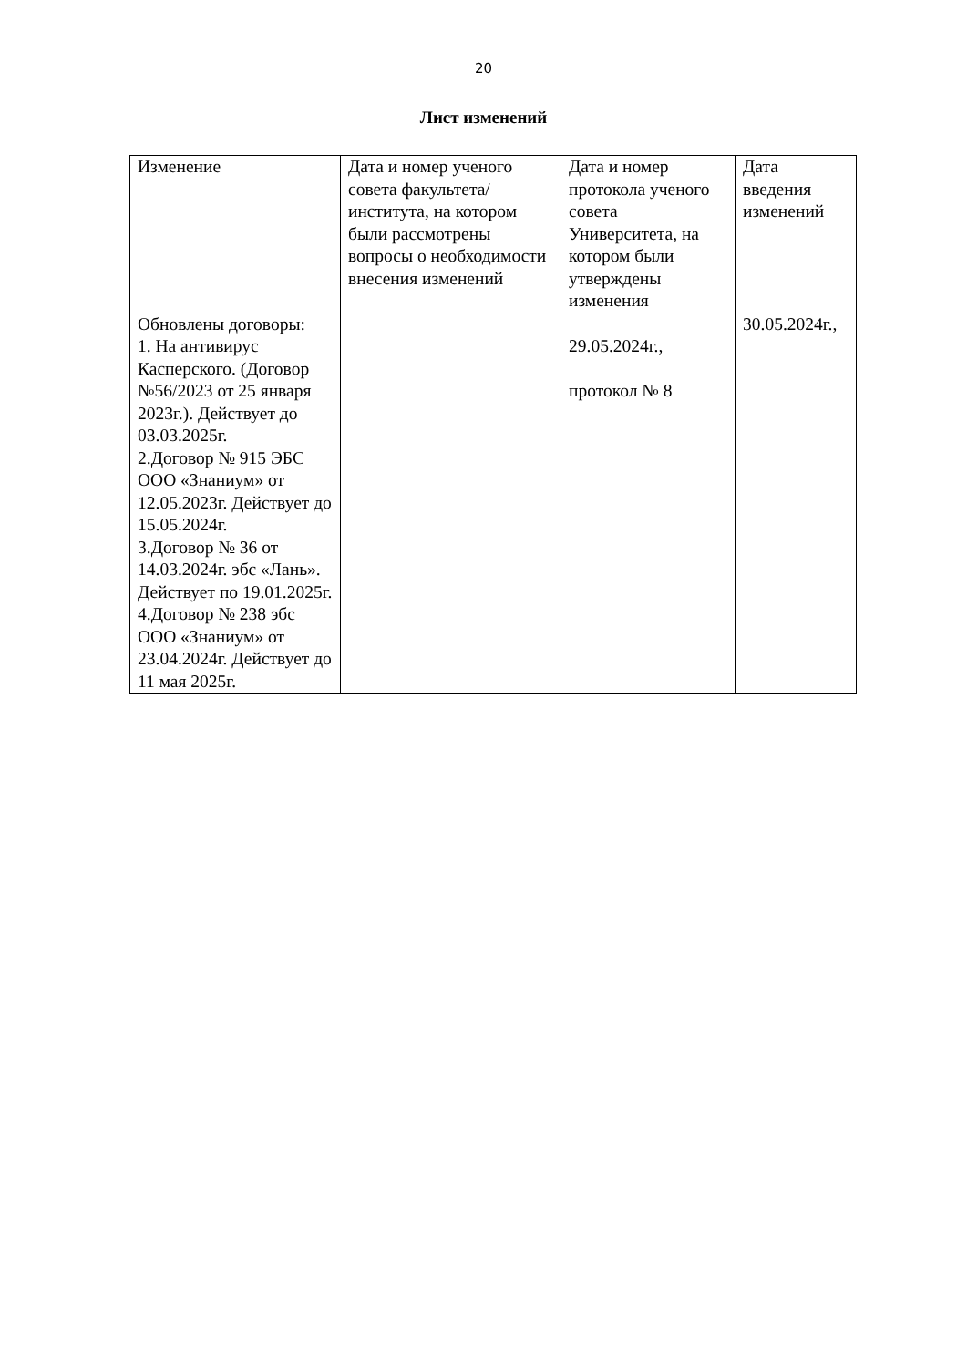20
Лист изменений
| Изменение | Дата и номер ученого совета факультета/института, на котором были рассмотрены вопросы о необходимости внесения изменений | Дата и номер протокола ученого совета Университета, на котором были утверждены изменения | Дата введения изменений |
| --- | --- | --- | --- |
| Обновлены договоры: 1. На антивирус Касперского. (Договор №56/2023 от 25 января 2023г.). Действует до 03.03.2025г. 2.Договор № 915 ЭБС ООО «Знаниум» от 12.05.2023г. Действует до 15.05.2024г. 3.Договор № 36 от 14.03.2024г. эбс «Лань». Действует по 19.01.2025г. 4.Договор № 238 эбс ООО «Знаниум» от 23.04.2024г. Действует до 11 мая 2025г. | | 29.05.2024г., протокол № 8 | 30.05.2024г., |